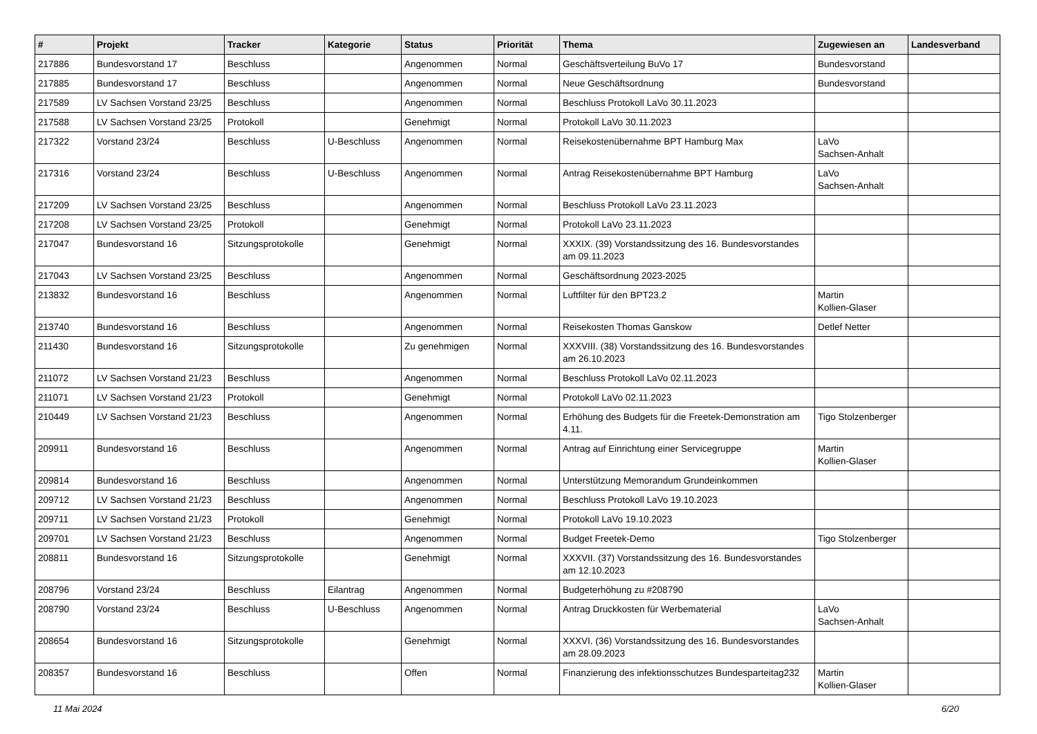| # | Projekt | Tracker | Kategorie | Status | Priorität | Thema | Zugewiesen an | Landesverband |
| --- | --- | --- | --- | --- | --- | --- | --- | --- |
| 217886 | Bundesvorstand 17 | Beschluss | | Angenommen | Normal | Geschäftsverteilung BuVo 17 | Bundesvorstand | |
| 217885 | Bundesvorstand 17 | Beschluss | | Angenommen | Normal | Neue Geschäftsordnung | Bundesvorstand | |
| 217589 | LV Sachsen Vorstand 23/25 | Beschluss | | Angenommen | Normal | Beschluss Protokoll LaVo 30.11.2023 | | |
| 217588 | LV Sachsen Vorstand 23/25 | Protokoll | | Genehmigt | Normal | Protokoll LaVo 30.11.2023 | | |
| 217322 | Vorstand 23/24 | Beschluss | U-Beschluss | Angenommen | Normal | Reisekostenübernahme BPT Hamburg Max | LaVo Sachsen-Anhalt | |
| 217316 | Vorstand 23/24 | Beschluss | U-Beschluss | Angenommen | Normal | Antrag Reisekostenübernahme BPT Hamburg | LaVo Sachsen-Anhalt | |
| 217209 | LV Sachsen Vorstand 23/25 | Beschluss | | Angenommen | Normal | Beschluss Protokoll LaVo 23.11.2023 | | |
| 217208 | LV Sachsen Vorstand 23/25 | Protokoll | | Genehmigt | Normal | Protokoll LaVo 23.11.2023 | | |
| 217047 | Bundesvorstand 16 | Sitzungsprotokolle | | Genehmigt | Normal | XXXIX. (39) Vorstandssitzung des 16. Bundesvorstandes am 09.11.2023 | | |
| 217043 | LV Sachsen Vorstand 23/25 | Beschluss | | Angenommen | Normal | Geschäftsordnung 2023-2025 | | |
| 213832 | Bundesvorstand 16 | Beschluss | | Angenommen | Normal | Luftfilter für den BPT23.2 | Martin Kollien-Glaser | |
| 213740 | Bundesvorstand 16 | Beschluss | | Angenommen | Normal | Reisekosten Thomas Ganskow | Detlef Netter | |
| 211430 | Bundesvorstand 16 | Sitzungsprotokolle | | Zu genehmigen | Normal | XXXVIII. (38) Vorstandssitzung des 16. Bundesvorstandes am 26.10.2023 | | |
| 211072 | LV Sachsen Vorstand 21/23 | Beschluss | | Angenommen | Normal | Beschluss Protokoll LaVo 02.11.2023 | | |
| 211071 | LV Sachsen Vorstand 21/23 | Protokoll | | Genehmigt | Normal | Protokoll LaVo 02.11.2023 | | |
| 210449 | LV Sachsen Vorstand 21/23 | Beschluss | | Angenommen | Normal | Erhöhung des Budgets für die Freetek-Demonstration am 4.11. | Tigo Stolzenberger | |
| 209911 | Bundesvorstand 16 | Beschluss | | Angenommen | Normal | Antrag auf Einrichtung einer Servicegruppe | Martin Kollien-Glaser | |
| 209814 | Bundesvorstand 16 | Beschluss | | Angenommen | Normal | Unterstützung Memorandum Grundeinkommen | | |
| 209712 | LV Sachsen Vorstand 21/23 | Beschluss | | Angenommen | Normal | Beschluss Protokoll LaVo 19.10.2023 | | |
| 209711 | LV Sachsen Vorstand 21/23 | Protokoll | | Genehmigt | Normal | Protokoll LaVo 19.10.2023 | | |
| 209701 | LV Sachsen Vorstand 21/23 | Beschluss | | Angenommen | Normal | Budget Freetek-Demo | Tigo Stolzenberger | |
| 208811 | Bundesvorstand 16 | Sitzungsprotokolle | | Genehmigt | Normal | XXXVII. (37) Vorstandssitzung des 16. Bundesvorstandes am 12.10.2023 | | |
| 208796 | Vorstand 23/24 | Beschluss | Eilantrag | Angenommen | Normal | Budgeterhöhung zu #208790 | | |
| 208790 | Vorstand 23/24 | Beschluss | U-Beschluss | Angenommen | Normal | Antrag Druckkosten für Werbematerial | LaVo Sachsen-Anhalt | |
| 208654 | Bundesvorstand 16 | Sitzungsprotokolle | | Genehmigt | Normal | XXXVI. (36) Vorstandssitzung des 16. Bundesvorstandes am 28.09.2023 | | |
| 208357 | Bundesvorstand 16 | Beschluss | | Offen | Normal | Finanzierung des infektionsschutzes Bundesparteitag232 | Martin Kollien-Glaser | |
11 Mai 2024 6/20